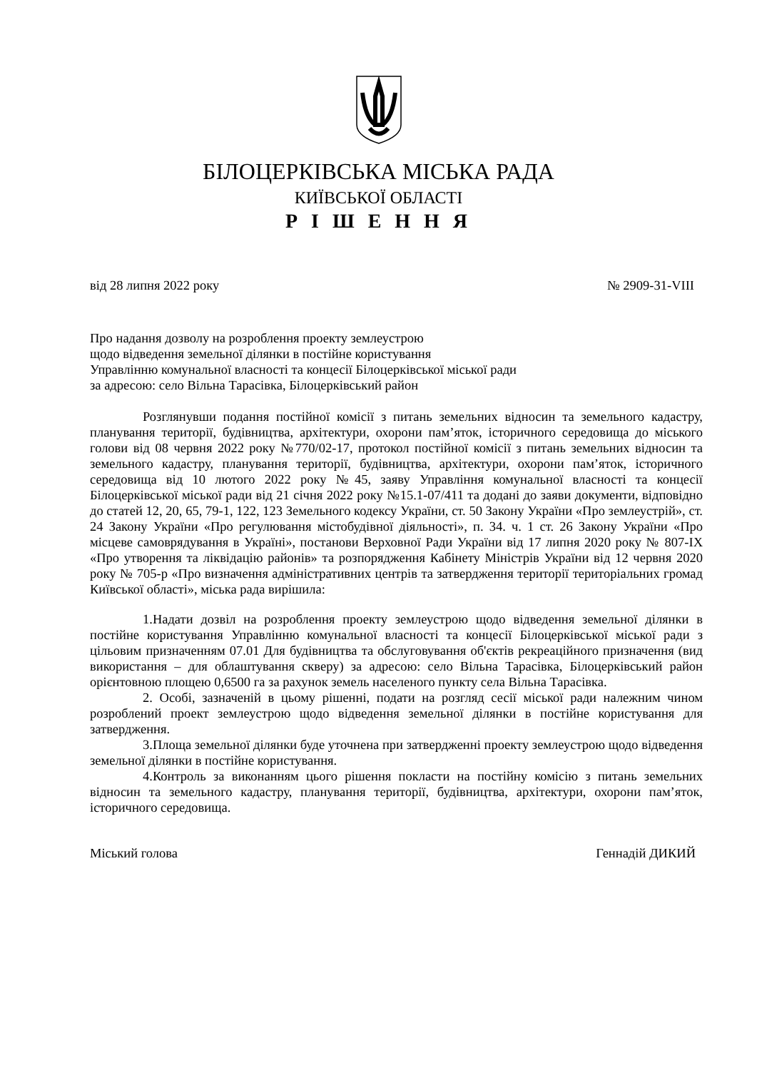БІЛОЦЕРКІВСЬКА МІСЬКА РАДА
КИЇВСЬКОЇ ОБЛАСТІ
Р І Ш Е Н Н Я
від 28 липня 2022 року № 2909-31-VIII
Про надання дозволу на розроблення проекту землеустрою
щодо відведення земельної ділянки в постійне користування
Управлінню комунальної власності та концесії Білоцерківської міської ради
за адресою: село Вільна Тарасівка, Білоцерківський район
Розглянувши подання постійної комісії з питань земельних відносин та земельного кадастру, планування території, будівництва, архітектури, охорони пам’яток, історичного середовища до міського голови від 08 червня 2022 року №770/02-17, протокол постійної комісії з питань земельних відносин та земельного кадастру, планування території, будівництва, архітектури, охорони пам’яток, історичного середовища від 10 лютого 2022 року №45, заяву Управління комунальної власності та концесії Білоцерківської міської ради від 21 січня 2022 року №15.1-07/411 та додані до заяви документи, відповідно до статей 12, 20, 65, 79-1, 122, 123 Земельного кодексу України, ст. 50 Закону України «Про землеустрій», ст. 24 Закону України «Про регулювання містобудівної діяльності», п. 34. ч. 1 ст. 26 Закону України «Про місцеве самоврядування в Україні», постанови Верховної Ради України від 17 липня 2020 року № 807-IX «Про утворення та ліквідацію районів» та розпорядження Кабінету Міністрів України від 12 червня 2020 року № 705-р «Про визначення адміністративних центрів та затвердження території територіальних громад Київської області», міська рада вирішила:
1.Надати дозвіл на розроблення проекту землеустрою щодо відведення земельної ділянки в постійне користування Управлінню комунальної власності та концесії Білоцерківської міської ради з цільовим призначенням 07.01 Для будівництва та обслуговування об'єктів рекреаційного призначення (вид використання – для облаштування скверу) за адресою: село Вільна Тарасівка, Білоцерківський район орієнтовною площею 0,6500 га за рахунок земель населеного пункту села Вільна Тарасівка.
2. Особі, зазначеній в цьому рішенні, подати на розгляд сесії міської ради належним чином розроблений проект землеустрою щодо відведення земельної ділянки в постійне користування для затвердження.
3.Площа земельної ділянки буде уточнена при затвердженні проекту землеустрою щодо відведення земельної ділянки в постійне користування.
4.Контроль за виконанням цього рішення покласти на постійну комісію з питань земельних відносин та земельного кадастру, планування території, будівництва, архітектури, охорони пам’яток, історичного середовища.
Міський голова Геннадій ДИКИЙ